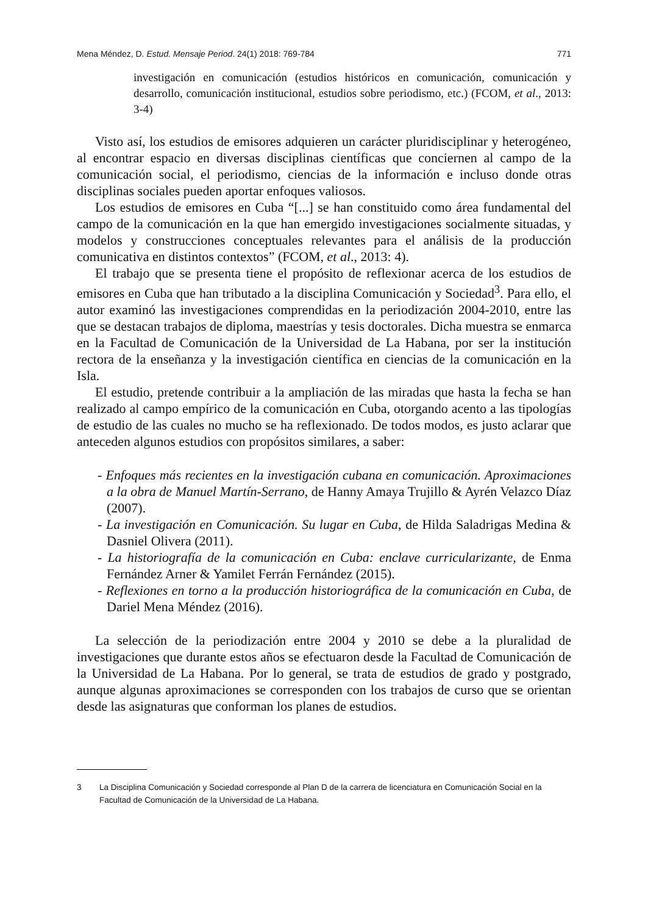Mena Méndez, D. Estud. Mensaje Period. 24(1) 2018: 769-784
771
investigación en comunicación (estudios históricos en comunicación, comunicación y desarrollo, comunicación institucional, estudios sobre periodismo, etc.) (FCOM, et al., 2013: 3-4)
Visto así, los estudios de emisores adquieren un carácter pluridisciplinar y heterogéneo, al encontrar espacio en diversas disciplinas científicas que conciernen al campo de la comunicación social, el periodismo, ciencias de la información e incluso donde otras disciplinas sociales pueden aportar enfoques valiosos.
Los estudios de emisores en Cuba “[...] se han constituido como área fundamental del campo de la comunicación en la que han emergido investigaciones socialmente situadas, y modelos y construcciones conceptuales relevantes para el análisis de la producción comunicativa en distintos contextos” (FCOM, et al., 2013: 4).
El trabajo que se presenta tiene el propósito de reflexionar acerca de los estudios de emisores en Cuba que han tributado a la disciplina Comunicación y Sociedad<sup>3</sup>. Para ello, el autor examinó las investigaciones comprendidas en la periodización 2004-2010, entre las que se destacan trabajos de diploma, maestrías y tesis doctorales. Dicha muestra se enmarca en la Facultad de Comunicación de la Universidad de La Habana, por ser la institución rectora de la enseñanza y la investigación científica en ciencias de la comunicación en la Isla.
El estudio, pretende contribuir a la ampliación de las miradas que hasta la fecha se han realizado al campo empírico de la comunicación en Cuba, otorgando acento a las tipologías de estudio de las cuales no mucho se ha reflexionado. De todos modos, es justo aclarar que anteceden algunos estudios con propósitos similares, a saber:
- Enfoques más recientes en la investigación cubana en comunicación. Aproximaciones a la obra de Manuel Martín-Serrano, de Hanny Amaya Trujillo & Ayrén Velazco Díaz (2007).
- La investigación en Comunicación. Su lugar en Cuba, de Hilda Saladrigas Medina & Dasniel Olivera (2011).
- La historiografía de la comunicación en Cuba: enclave curricularizante, de Enma Fernández Arner & Yamilet Ferrán Fernández (2015).
- Reflexiones en torno a la producción historiográfica de la comunicación en Cuba, de Dariel Mena Méndez (2016).
La selección de la periodización entre 2004 y 2010 se debe a la pluralidad de investigaciones que durante estos años se efectuaron desde la Facultad de Comunicación de la Universidad de La Habana. Por lo general, se trata de estudios de grado y postgrado, aunque algunas aproximaciones se corresponden con los trabajos de curso que se orientan desde las asignaturas que conforman los planes de estudios.
3 La Disciplina Comunicación y Sociedad corresponde al Plan D de la carrera de licenciatura en Comunicación Social en la Facultad de Comunicación de la Universidad de La Habana.